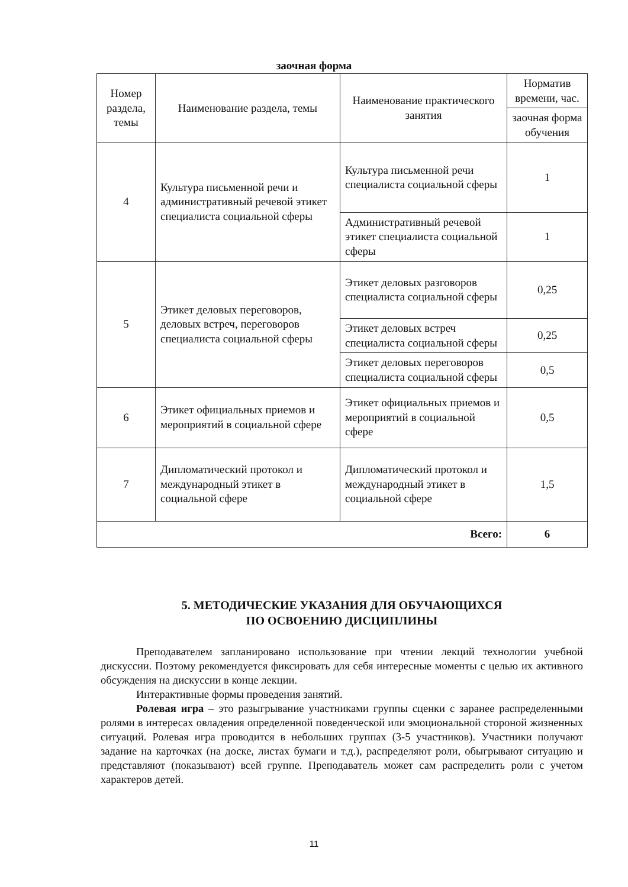заочная форма
| Номер раздела, темы | Наименование раздела, темы | Наименование практического занятия | Норматив времени, час. |
| --- | --- | --- | --- |
| | | | заочная форма обучения |
| 4 | Культура письменной речи и административный речевой этикет специалиста социальной сферы | Культура письменной речи специалиста социальной сферы | 1 |
| | | Административный речевой этикет специалиста социальной сферы | 1 |
| 5 | Этикет деловых переговоров, деловых встреч, переговоров специалиста социальной сферы | Этикет деловых разговоров специалиста социальной сферы | 0,25 |
| | | Этикет деловых встреч специалиста социальной сферы | 0,25 |
| | | Этикет деловых переговоров специалиста социальной сферы | 0,5 |
| 6 | Этикет официальных приемов и мероприятий в социальной сфере | Этикет официальных приемов и мероприятий в социальной сфере | 0,5 |
| 7 | Дипломатический протокол и международный этикет в социальной сфере | Дипломатический протокол и международный этикет в социальной сфере | 1,5 |
| Всего: | | | 6 |
5. МЕТОДИЧЕСКИЕ УКАЗАНИЯ ДЛЯ ОБУЧАЮЩИХСЯ
ПО ОСВОЕНИЮ ДИСЦИПЛИНЫ
Преподавателем запланировано использование при чтении лекций технологии учебной дискуссии. Поэтому рекомендуется фиксировать для себя интересные моменты с целью их активного обсуждения на дискуссии в конце лекции.
Интерактивные формы проведения занятий.
Ролевая игра – это разыгрывание участниками группы сценки с заранее распределенными ролями в интересах овладения определенной поведенческой или эмоциональной стороной жизненных ситуаций. Ролевая игра проводится в небольших группах (3-5 участников). Участники получают задание на карточках (на доске, листах бумаги и т.д.), распределяют роли, обыгрывают ситуацию и представляют (показывают) всей группе. Преподаватель может сам распределить роли с учетом характеров детей.
11